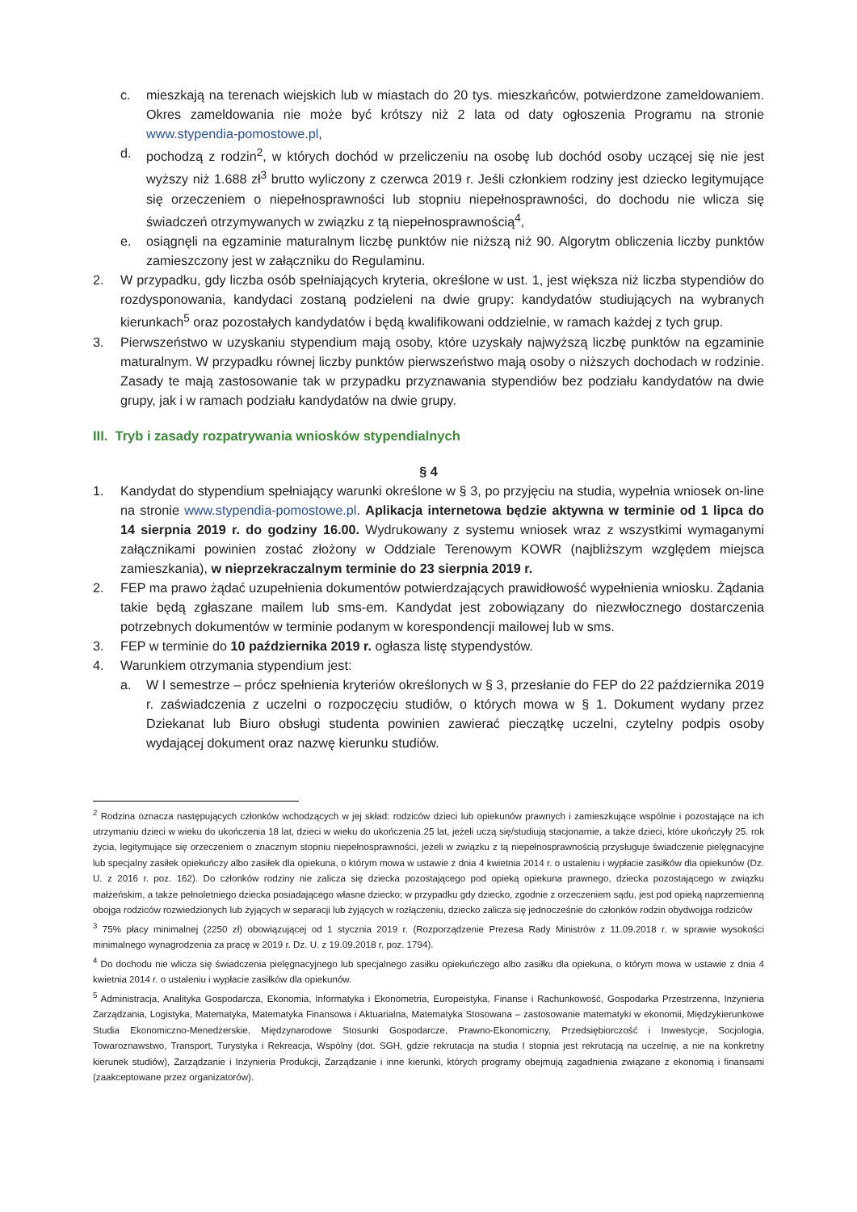c. mieszkają na terenach wiejskich lub w miastach do 20 tys. mieszkańców, potwierdzone zameldowaniem. Okres zameldowania nie może być krótszy niż 2 lata od daty ogłoszenia Programu na stronie www.stypendia-pomostowe.pl,
d. pochodzą z rodzin<sup>2</sup>, w których dochód w przeliczeniu na osobę lub dochód osoby uczącej się nie jest wyższy niż 1.688 zł<sup>3</sup> brutto wyliczony z czerwca 2019 r. Jeśli członkiem rodziny jest dziecko legitymujące się orzeczeniem o niepełnosprawności lub stopniu niepełnosprawności, do dochodu nie wlicza się świadczeń otrzymywanych w związku z tą niepełnosprawnością<sup>4</sup>,
e. osiągnęli na egzaminie maturalnym liczbę punktów nie niższą niż 90. Algorytm obliczenia liczby punktów zamieszczony jest w załączniku do Regulaminu.
2. W przypadku, gdy liczba osób spełniających kryteria, określone w ust. 1, jest większa niż liczba stypendiów do rozdysponowania, kandydaci zostaną podzieleni na dwie grupy: kandydatów studiujących na wybranych kierunkach<sup>5</sup> oraz pozostałych kandydatów i będą kwalifikowani oddzielnie, w ramach każdej z tych grup.
3. Pierwszeństwo w uzyskaniu stypendium mają osoby, które uzyskały najwyższą liczbę punktów na egzaminie maturalnym. W przypadku równej liczby punktów pierwszeństwo mają osoby o niższych dochodach w rodzinie. Zasady te mają zastosowanie tak w przypadku przyznawania stypendiów bez podziału kandydatów na dwie grupy, jak i w ramach podziału kandydatów na dwie grupy.
III. Tryb i zasady rozpatrywania wniosków stypendialnych
§ 4
1. Kandydat do stypendium spełniający warunki określone w § 3, po przyjęciu na studia, wypełnia wniosek on-line na stronie www.stypendia-pomostowe.pl. Aplikacja internetowa będzie aktywna w terminie od 1 lipca do 14 sierpnia 2019 r. do godziny 16.00. Wydrukowany z systemu wniosek wraz z wszystkimi wymaganymi załącznikami powinien zostać złożony w Oddziale Terenowym KOWR (najbliższym względem miejsca zamieszkania), w nieprzekraczalnym terminie do 23 sierpnia 2019 r.
2. FEP ma prawo żądać uzupełnienia dokumentów potwierdzających prawidłowość wypełnienia wniosku. Żądania takie będą zgłaszane mailem lub sms-em. Kandydat jest zobowiązany do niezwłocznego dostarczenia potrzebnych dokumentów w terminie podanym w korespondencji mailowej lub w sms.
3. FEP w terminie do 10 października 2019 r. ogłasza listę stypendystów.
4. Warunkiem otrzymania stypendium jest:
a. W I semestrze – prócz spełnienia kryteriów określonych w § 3, przesłanie do FEP do 22 października 2019 r. zaświadczenia z uczelni o rozpoczęciu studiów, o których mowa w § 1. Dokument wydany przez Dziekanat lub Biuro obsługi studenta powinien zawierać pieczątkę uczelni, czytelny podpis osoby wydającej dokument oraz nazwę kierunku studiów.
<sup>2</sup> Rodzina oznacza następujących członków wchodzących w jej skład: rodziców dzieci lub opiekunów prawnych i zamieszkujące wspólnie i pozostające na ich utrzymaniu dzieci w wieku do ukończenia 18 lat, dzieci w wieku do ukończenia 25 lat, jeżeli uczą się/studiują stacjonarnie, a także dzieci, które ukończyły 25. rok życia, legitymujące się orzeczeniem o znacznym stopniu niepełnosprawności, jeżeli w związku z tą niepełnosprawnością przysługuje świadczenie pielęgnacyjne lub specjalny zasiłek opiekuńczy albo zasiłek dla opiekuna, o którym mowa w ustawie z dnia 4 kwietnia 2014 r. o ustaleniu i wypłacie zasiłków dla opiekunów (Dz. U. z 2016 r. poz. 162). Do członków rodziny nie zalicza się dziecka pozostającego pod opieką opiekuna prawnego, dziecka pozostającego w związku małżeńskim, a także pełnoletniego dziecka posiadającego własne dziecko; w przypadku gdy dziecko, zgodnie z orzeczeniem sądu, jest pod opieką naprzemienną obojga rodziców rozwiedzionych lub żyjących w separacji lub żyjących w rozłączeniu, dziecko zalicza się jednocześnie do członków rodzin obydwojga rodziców
<sup>3</sup> 75% płacy minimalnej (2250 zł) obowiązującej od 1 stycznia 2019 r. (Rozporządzenie Prezesa Rady Ministrów z 11.09.2018 r. w sprawie wysokości minimalnego wynagrodzenia za pracę w 2019 r. Dz. U. z 19.09.2018 r. poz. 1794).
<sup>4</sup> Do dochodu nie wlicza się świadczenia pielęgnacyjnego lub specjalnego zasiłku opiekuńczego albo zasiłku dla opiekuna, o którym mowa w ustawie z dnia 4 kwietnia 2014 r. o ustaleniu i wypłacie zasiłków dla opiekunów.
<sup>5</sup> Administracja, Analityka Gospodarcza, Ekonomia, Informatyka i Ekonometria, Europeistyka, Finanse i Rachunkowość, Gospodarka Przestrzenna, Inżynieria Zarządzania, Logistyka, Matematyka, Matematyka Finansowa i Aktuarialna, Matematyka Stosowana – zastosowanie matematyki w ekonomii, Międzykierunkowe Studia Ekonomiczno-Menedżerskie, Międzynarodowe Stosunki Gospodarcze, Prawno-Ekonomiczny, Przedsiębiorczość i Inwestycje, Socjologia, Towaroznawstwo, Transport, Turystyka i Rekreacja, Wspólny (dot. SGH, gdzie rekrutacja na studia I stopnia jest rekrutacją na uczelnię, a nie na konkretny kierunek studiów), Zarządzanie i Inżynieria Produkcji, Zarządzanie i inne kierunki, których programy obejmują zagadnienia związane z ekonomią i finansami (zaakceptowane przez organizatorów).